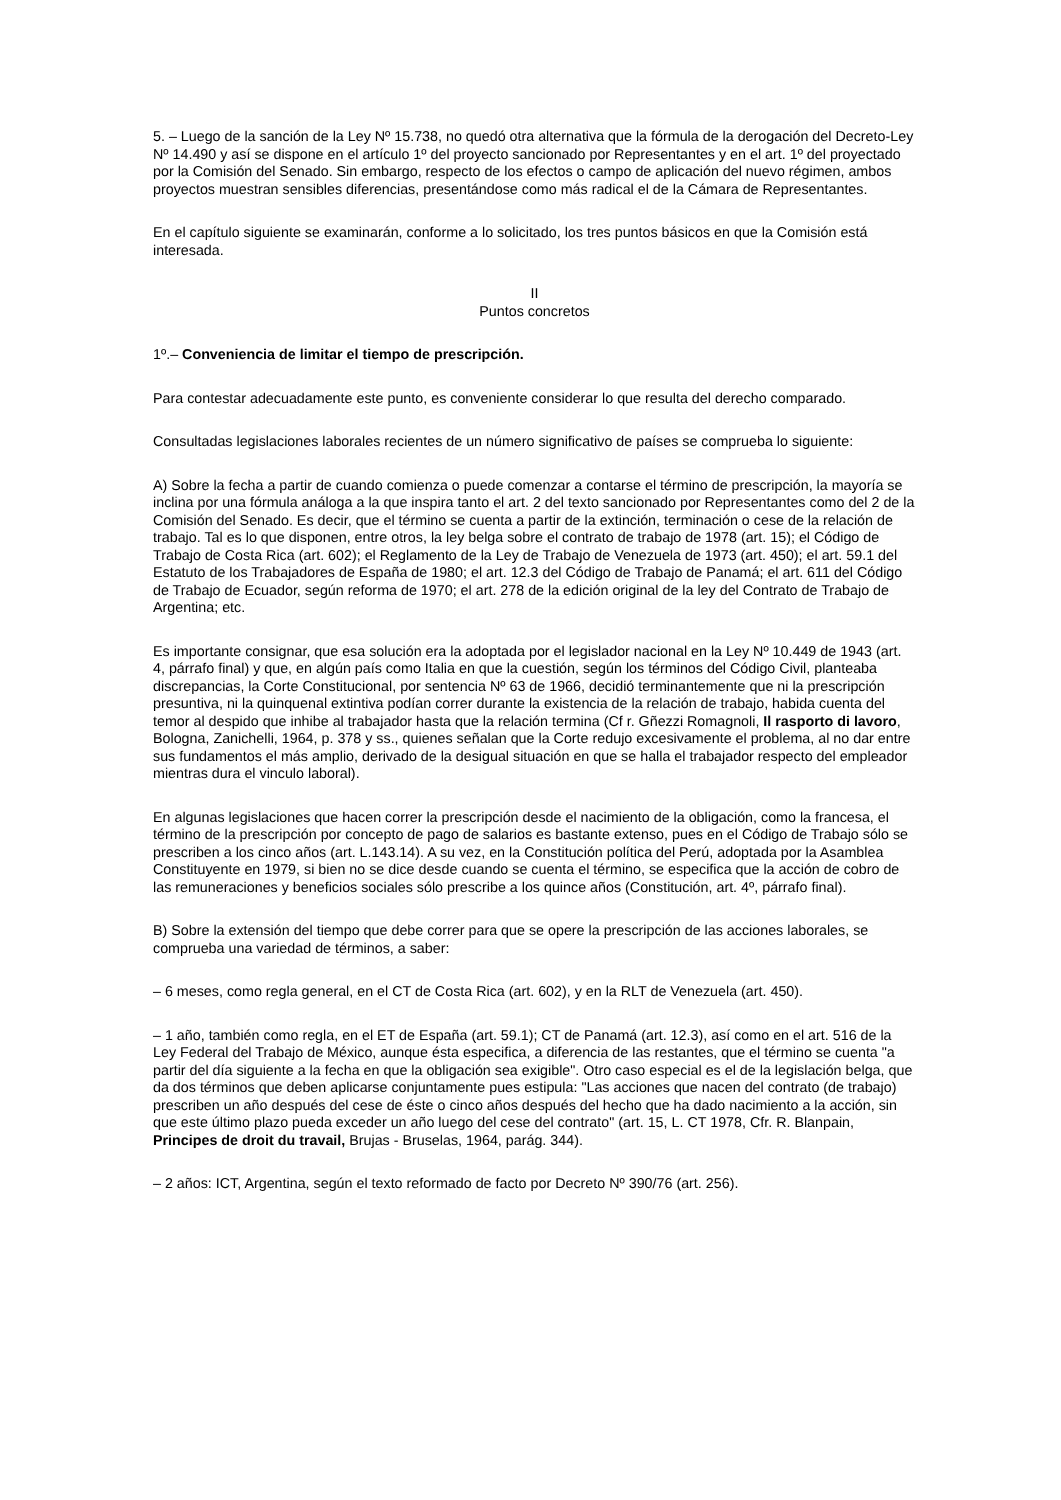5. – Luego de la sanción de la Ley Nº 15.738, no quedó otra alternativa que la fórmula de la derogación del Decreto-Ley Nº 14.490 y así se dispone en el artículo 1º del proyecto sancionado por Representantes y en el art. 1º del proyectado por la Comisión del Senado. Sin embargo, respecto de los efectos o campo de aplicación del nuevo régimen, ambos proyectos muestran sensibles diferencias, presentándose como más radical el de la Cámara de Representantes.
En el capítulo siguiente se examinarán, conforme a lo solicitado, los tres puntos básicos en que la Comisión está interesada.
II
Puntos concretos
1º.– Conveniencia de limitar el tiempo de prescripción.
Para contestar adecuadamente este punto, es conveniente considerar lo que resulta del derecho comparado.
Consultadas legislaciones laborales recientes de un número significativo de países se comprueba lo siguiente:
A) Sobre la fecha a partir de cuando comienza o puede comenzar a contarse el término de prescripción, la mayoría se inclina por una fórmula análoga a la que inspira tanto el art. 2 del texto sancionado por Representantes como del 2 de la Comisión del Senado. Es decir, que el término se cuenta a partir de la extinción, terminación o cese de la relación de trabajo. Tal es lo que disponen, entre otros, la ley belga sobre el contrato de trabajo de 1978 (art. 15); el Código de Trabajo de Costa Rica (art. 602); el Reglamento de la Ley de Trabajo de Venezuela de 1973 (art. 450); el art. 59.1 del Estatuto de los Trabajadores de España de 1980; el art. 12.3 del Código de Trabajo de Panamá; el art. 611 del Código de Trabajo de Ecuador, según reforma de 1970; el art. 278 de la edición original de la ley del Contrato de Trabajo de Argentina; etc.
Es importante consignar, que esa solución era la adoptada por el legislador nacional en la Ley Nº 10.449 de 1943 (art. 4, párrafo final) y que, en algún país como Italia en que la cuestión, según los términos del Código Civil, planteaba discrepancias, la Corte Constitucional, por sentencia Nº 63 de 1966, decidió terminantemente que ni la prescripción presuntiva, ni la quinquenal extintiva podían correr durante la existencia de la relación de trabajo, habida cuenta del temor al despido que inhibe al trabajador hasta que la relación termina (Cf r. Gñezzi Romagnoli, Il rasporto di lavoro, Bologna, Zanichelli, 1964, p. 378 y ss., quienes señalan que la Corte redujo excesivamente el problema, al no dar entre sus fundamentos el más amplio, derivado de la desigual situación en que se halla el trabajador respecto del empleador mientras dura el vinculo laboral).
En algunas legislaciones que hacen correr la prescripción desde el nacimiento de la obligación, como la francesa, el término de la prescripción por concepto de pago de salarios es bastante extenso, pues en el Código de Trabajo sólo se prescriben a los cinco años (art. L.143.14). A su vez, en la Constitución política del Perú, adoptada por la Asamblea Constituyente en 1979, si bien no se dice desde cuando se cuenta el término, se especifica que la acción de cobro de las remuneraciones y beneficios sociales sólo prescribe a los quince años (Constitución, art. 4º, párrafo final).
B) Sobre la extensión del tiempo que debe correr para que se opere la prescripción de las acciones laborales, se comprueba una variedad de términos, a saber:
– 6 meses, como regla general, en el CT de Costa Rica (art. 602), y en la RLT de Venezuela (art. 450).
– 1 año, también como regla, en el ET de España (art. 59.1); CT de Panamá (art. 12.3), así como en el art. 516 de la Ley Federal del Trabajo de México, aunque ésta especifica, a diferencia de las restantes, que el término se cuenta "a partir del día siguiente a la fecha en que la obligación sea exigible". Otro caso especial es el de la legislación belga, que da dos términos que deben aplicarse conjuntamente pues estipula: "Las acciones que nacen del contrato (de trabajo) prescriben un año después del cese de éste o cinco años después del hecho que ha dado nacimiento a la acción, sin que este último plazo pueda exceder un año luego del cese del contrato" (art. 15, L. CT 1978, Cfr. R. Blanpain, Principes de droit du travail, Brujas - Bruselas, 1964, parág. 344).
– 2 años: ICT, Argentina, según el texto reformado de facto por Decreto Nº 390/76 (art. 256).